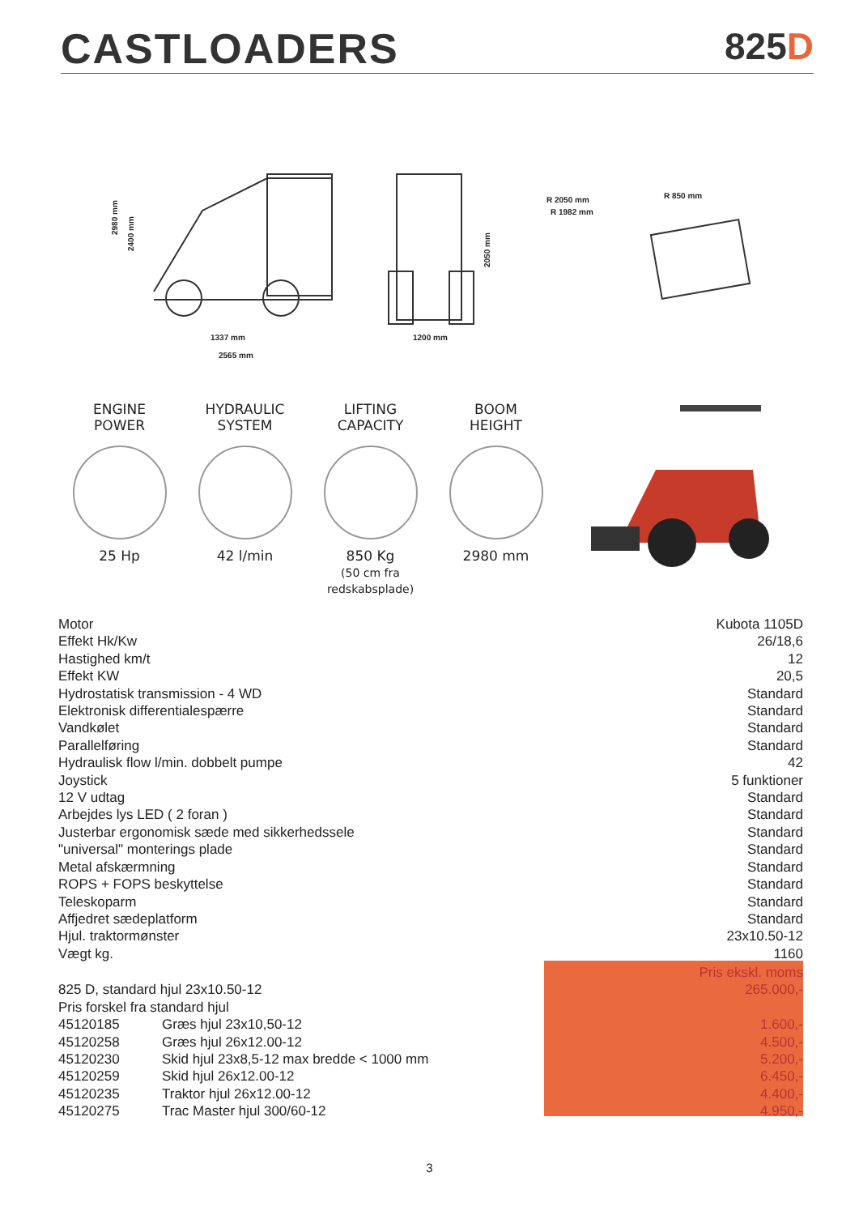CASTLOADERS 825D
1337 mm
2565 mm
1200 mm
2980 mm
2400 mm
2050 mm
R 2050 mm
R 1982 mm
R 850 mm
ENGINE
POWER
25 Hp
HYDRAULIC
SYSTEM
42 l/min
LIFTING
CAPACITY
850 Kg
(50 cm fra redskabsplade)
BOOM
HEIGHT
2980 mm
| Motor | Kubota 1105D |
| Effekt Hk/Kw | 26/18,6 |
| Hastighed km/t | 12 |
| Effekt KW | 20,5 |
| Hydrostatisk transmission - 4 WD | Standard |
| Elektronisk differentialespærre | Standard |
| Vandkølet | Standard |
| Parallelføring | Standard |
| Hydraulisk flow l/min. dobbelt pumpe | 42 |
| Joystick | 5 funktioner |
| 12 V udtag | Standard |
| Arbejdes lys LED ( 2 foran ) | Standard |
| Justerbar ergonomisk sæde med sikkerhedssele | Standard |
| "universal" monterings plade | Standard |
| Metal afskærmning | Standard |
| ROPS + FOPS beskyttelse | Standard |
| Teleskoparm | Standard |
| Affjedret sædeplatform | Standard |
| Hjul. traktormønster | 23x10.50-12 |
| Vægt kg. | 1160 |
| | | Pris ekskl. moms |
| 825 D, standard hjul 23x10.50-12 | | 265.000,- |
| Pris forskel fra standard hjul | | |
| 45120185 | Græs hjul 23x10,50-12 | 1.600,- |
| 45120258 | Græs hjul 26x12.00-12 | 4.500,- |
| 45120230 | Skid hjul 23x8,5-12 max bredde < 1000 mm | 5.200,- |
| 45120259 | Skid hjul 26x12.00-12 | 6.450,- |
| 45120235 | Traktor hjul 26x12.00-12 | 4.400,- |
| 45120275 | Trac Master hjul 300/60-12 | 4.950,- |
3